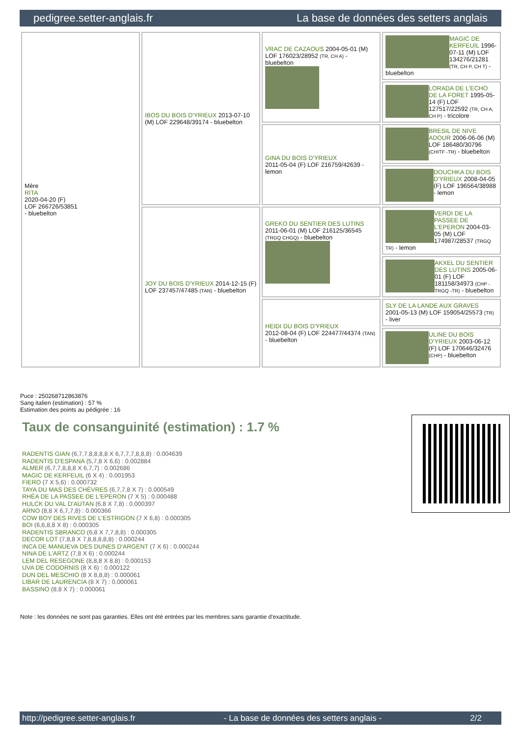pedigree.setter-anglais.fr La base de données des setters anglais
| Mère RITA 2020-04-20 (F) LOF 266726/53851 - bluebelton | IBOS DU BOIS D'YRIEUX 2013-07-10 (M) LOF 229648/39174 - bluebelton | VRAC DE CAZAOUS 2004-05-01 (M) LOF 176023/28952 (TR, CH A) - bluebelton | MAGIC DE KERFEUIL 1996-07-11 (M) LOF 134276/21281 (TR, CH P, CH T) - bluebelton |
| | | | LORADA DE L'ECHO DE LA FORET 1995-05-14 (F) LOF 127517/22592 (TR, CH A, CH P) - tricolore |
| | | GINA DU BOIS D'YRIEUX 2011-05-04 (F) LOF 216759/42639 - lemon | BRESIL DE NIVE ADOUR 2006-06-06 (M) LOF 186480/30796 (CHITF -TR) - bluebelton |
| | | | DOUCHKA DU BOIS D'YRIEUX 2008-04-05 (F) LOF 196564/38988 - lemon |
| | JOY DU BOIS D'YRIEUX 2014-12-15 (F) LOF 237457/47485 (TAN) - bluebelton | GREKO DU SENTIER DES LUTINS 2011-06-01 (M) LOF 216125/36545 (TRGQ CHGQ) - bluebelton | VERDI DE LA PASSEE DE L'EPERON 2004-03-05 (M) LOF 174987/28537 (TRGQ TR) - lemon |
| | | | AKXEL DU SENTIER DES LUTINS 2005-06-01 (F) LOF 181158/34973 (CHP -TRGQ -TR) - bluebelton |
| | | HEIDI DU BOIS D'YRIEUX 2012-08-04 (F) LOF 224477/44374 (TAN) - bluebelton | SLY DE LA LANDE AUX GRAVES 2001-05-13 (M) LOF 159054/25573 (TR) - liver |
| | | | ULINE DU BOIS D'YRIEUX 2003-06-12 (F) LOF 170646/32476 (CHP) - bluebelton |
Puce : 250268712863876
Sang italien (estimation) : 57 %
Estimation des points au pédigrée : 16
Taux de consanguinité (estimation) : 1.7 %
RADENTIS GIAN (6,7,7,8,8,8,8 X 6,7,7,7,8,8,8) : 0.004639
RADENTIS D'ESPANA (5,7,8 X 6,6) : 0.002884
ALMER (6,7,7,8,8,8 X 6,7,7) : 0.002686
MAGIC DE KERFEUIL (6 X 4) : 0.001953
FIERO (7 X 5,6) : 0.000732
TAYA DU MAS DES CHÈVRES (6,7,7,8 X 7) : 0.000549
RHÉA DE LA PASSEE DE L'EPERON (7 X 5) : 0.000488
HULCK DU VAL D'AUTAN (6,8 X 7,8) : 0.000397
ARNO (8,8 X 6,7,7,8) : 0.000366
COW BOY DES RIVES DE L'ESTRIGON (7 X 6,8) : 0.000305
BOI (6,6,8,8 X 8) : 0.000305
RADENTIS SBRANCO (6,8 X 7,7,8,8) : 0.000305
DECOR LOT (7,8,8 X 7,8,8,8,8,8) : 0.000244
INCA DE MANUEVA DES DUNES D'ARGENT (7 X 6) : 0.000244
NINA DE L'ARTZ (7,8 X 6) : 0.000244
LEM DEL RESEGONE (8,8,8 X 8,8) : 0.000153
UVA DE CODORNIS (8 X 6) : 0.000122
DUN DEL MESCHIO (8 X 8,8,8) : 0.000061
LIBAR DE LAURENCIA (8 X 7) : 0.000061
BASSINO (8,8 X 7) : 0.000061
Note : les données ne sont pas garanties. Elles ont été entrées par les membres sans garantie d'exactitude.
http://pedigree.setter-anglais.fr - La base de données des setters anglais - 2/2